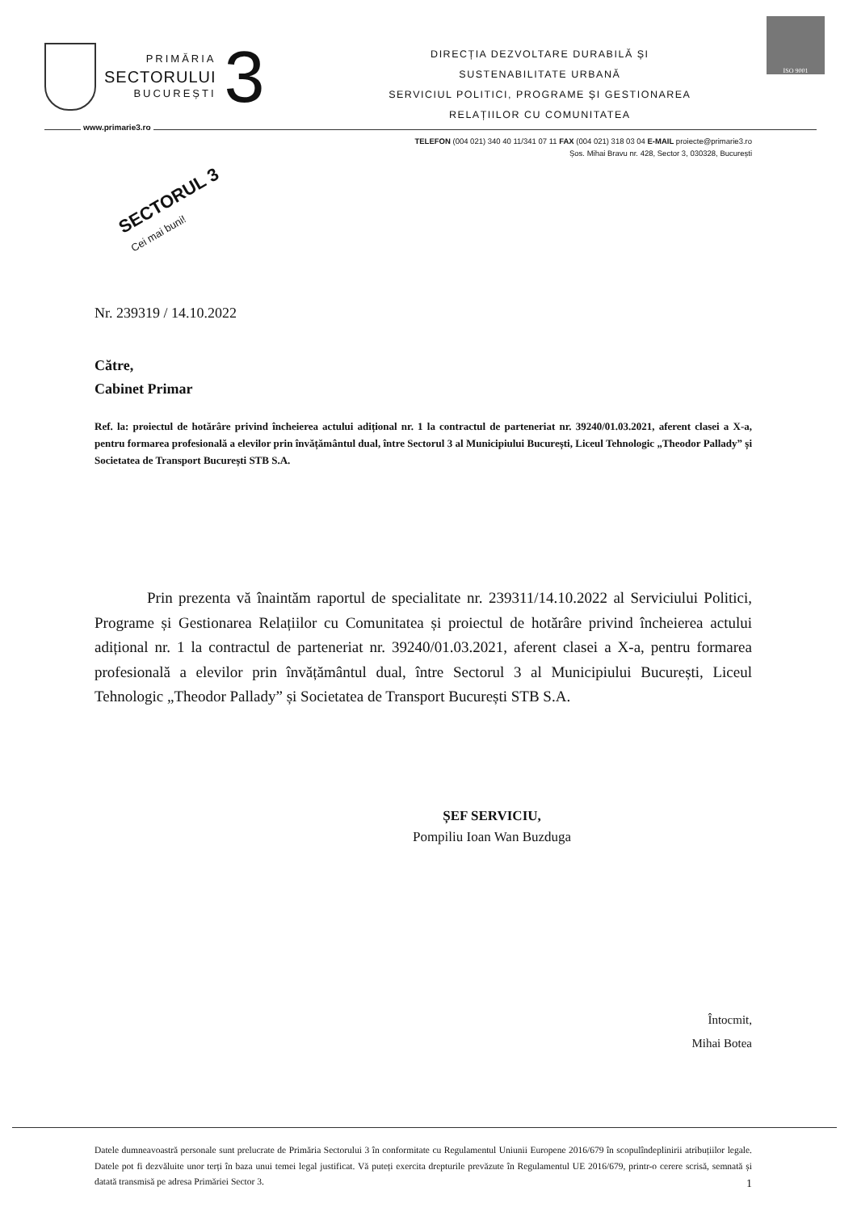PRIMĂRIA
SECTORULUI
BUCUREȘTI
3
DIRECȚIA DEZVOLTARE DURABILĂ ȘI
SUSTENABILITATE URBANĂ
SERVICIUL POLITICI, PROGRAME ȘI GESTIONAREA
RELAȚIILOR CU COMUNITATEA
ISO 9001
www.primarie3.ro
TELEFON (004 021) 340 40 11/341 07 11 FAX (004 021) 318 03 04 E-MAIL proiecte@primarie3.ro
Șos. Mihai Bravu nr. 428, Sector 3, 030328, București
SECTORUL 3
Cei mai buni!
Nr. 239319 / 14.10.2022
Către,
Cabinet Primar
Ref. la: proiectul de hotărâre privind încheierea actului adițional nr. 1 la contractul de parteneriat nr. 39240/01.03.2021, aferent clasei a X-a, pentru formarea profesională a elevilor prin învățământul dual, între Sectorul 3 al Municipiului București, Liceul Tehnologic „Theodor Pallady” și Societatea de Transport București STB S.A.
Prin prezenta vă înaintăm raportul de specialitate nr. 239311/14.10.2022 al Serviciului Politici, Programe și Gestionarea Relațiilor cu Comunitatea și proiectul de hotărâre privind încheierea actului adițional nr. 1 la contractul de parteneriat nr. 39240/01.03.2021, aferent clasei a X-a, pentru formarea profesională a elevilor prin învățământul dual, între Sectorul 3 al Municipiului București, Liceul Tehnologic „Theodor Pallady” și Societatea de Transport București STB S.A.
ȘEF SERVICIU,
Pompiliu Ioan Wan Buzduga
Întocmit,
Mihai Botea
Datele dumneavoastră personale sunt prelucrate de Primăria Sectorului 3 în conformitate cu Regulamentul Uniunii Europene 2016/679 în scopulîndeplinirii atribuțiilor legale. Datele pot fi dezvăluite unor terți în baza unui temei legal justificat. Vă puteți exercita drepturile prevăzute în Regulamentul UE 2016/679, printr-o cerere scrisă, semnată și datată transmisă pe adresa Primăriei Sector 3. 1